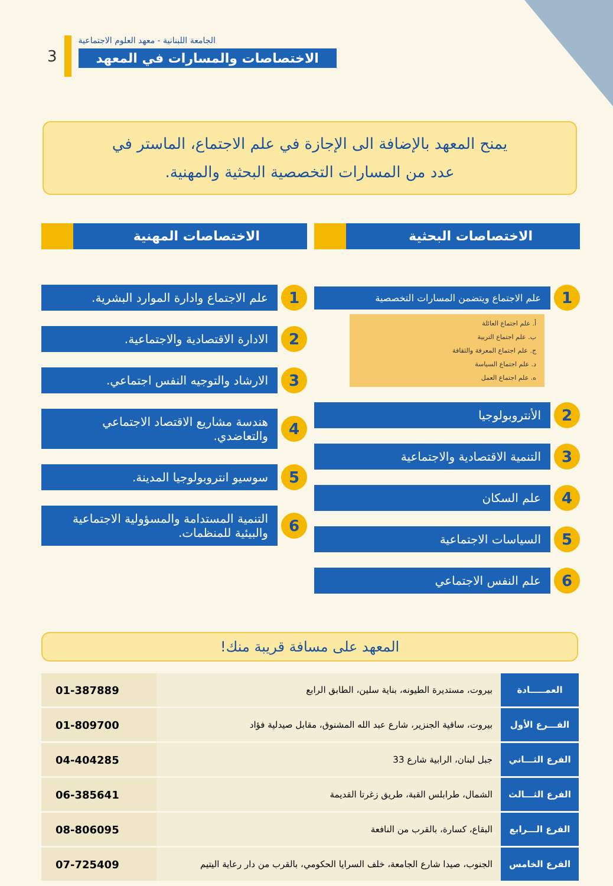3
الجامعة اللبنانية - معهد العلوم الاجتماعية
الاختصاصات والمسارات في المعهد
يمنح المعهد بالإضافة الى الإجازة في علم الاجتماع، الماستر في
عدد من المسارات التخصصية البحثية والمهنية.
الاختصاصات البحثية
1
علم الاجتماع ويتضمن المسارات التخصصية
أ. علم اجتماع العائلة
ب. علم اجتماع التربية
ج. علم اجتماع المعرفة والثقافة
د. علم اجتماع السياسة
ه. علم اجتماع العمل
2
الأنتروبولوجيا
3
التنمية الاقتصادية والاجتماعية
4
علم السكان
5
السياسات الاجتماعية
6
علم النفس الاجتماعي
الاختصاصات المهنية
1
علم الاجتماع وادارة الموارد البشرية.
2
الادارة الاقتصادية والاجتماعية.
3
الارشاد والتوجيه النفس اجتماعي.
4
هندسة مشاريع الاقتصاد الاجتماعي والتعاضدي.
5
سوسيو انتروبولوجيا المدينة.
6
التنمية المستدامة والمسؤولية الاجتماعية والبيئية للمنظمات.
المعهد على مسافة قريبة منك!
| العمـــــادة | بيروت، مستديرة الطيونه، بناية سلين، الطابق الرابع | 01-387889 |
| الفـــرع الأول | بيروت، ساقية الجنزير، شارع عبد الله المشنوق، مقابل صيدلية فؤاد | 01-809700 |
| الفرع الثـــاني | جبل لبنان، الرابية شارع 33 | 04-404285 |
| الفرع الثـــالث | الشمال، طرابلس القبة، طريق زغرتا القديمة | 06-385641 |
| الفرع الـــرابع | البقاع، كسارة، بالقرب من النافعة | 08-806095 |
| الفرع الخامس | الجنوب، صيدا شارع الجامعة، خلف السرايا الحكومي، بالقرب من دار رعاية اليتيم | 07-725409 |